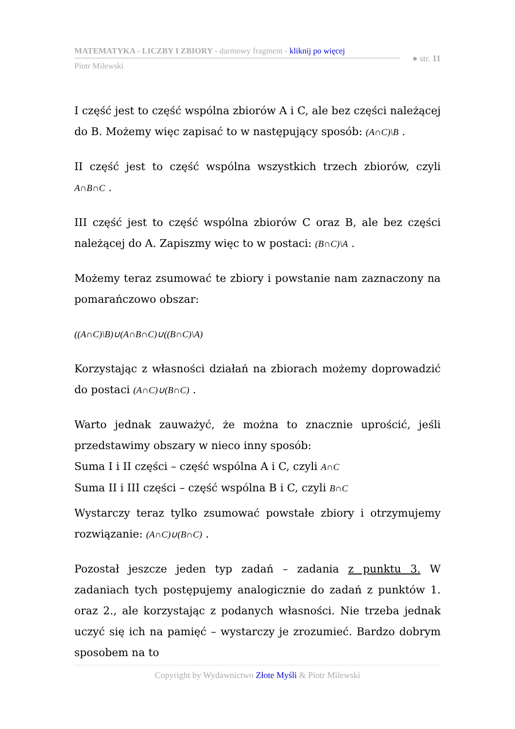MATEMATYKA - LICZBY I ZBIORY - darmowy fragment - kliknij po więcej
Piotr Milewski
● str. 11
I część jest to część wspólna zbiorów A i C, ale bez części należącej do B. Możemy więc zapisać to w następujący sposób: (A∩C)\B .
II część jest to część wspólna wszystkich trzech zbiorów, czyli A∩B∩C .
III część jest to część wspólna zbiorów C oraz B, ale bez części należącej do A. Zapiszmy więc to w postaci: (B∩C)\A .
Możemy teraz zsumować te zbiory i powstanie nam zaznaczony na pomarańczowo obszar:
((A∩C)\B)∪(A∩B∩C)∪((B∩C)\A)
Korzystając z własności działań na zbiorach możemy doprowadzić do postaci (A∩C)∪(B∩C) .
Warto jednak zauważyć, że można to znacznie uprościć, jeśli przedstawimy obszary w nieco inny sposób:
Suma I i II części – część wspólna A i C, czyli A∩C
Suma II i III części – część wspólna B i C, czyli B∩C
Wystarczy teraz tylko zsumować powstałe zbiory i otrzymujemy rozwiązanie: (A∩C)∪(B∩C) .
Pozostał jeszcze jeden typ zadań – zadania z punktu 3. W zadaniach tych postępujemy analogicznie do zadań z punktów 1. oraz 2., ale korzystając z podanych własności. Nie trzeba jednak uczyć się ich na pamięć – wystarczy je zrozumieć. Bardzo dobrym sposobem na to
Copyright by Wydawnictwo Złote Myśli & Piotr Milewski